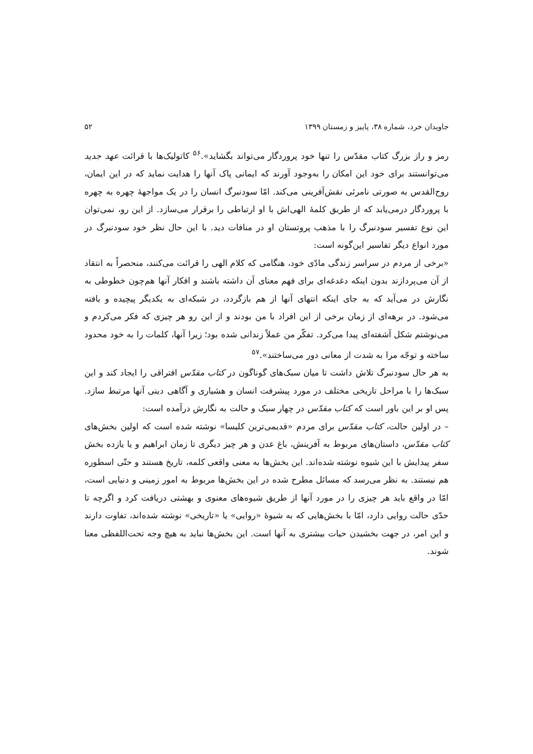جاویدان خرد، شماره ۳۸، پاییز و زمستان ۱۳۹۹ ۵۲
رمز و راز بزرگ کتاب مقدّس را تنها خود پروردگار می‌تواند بگشاید».<sup>۵۶</sup> کاتولیک‌ها با قرائت عهد جدید می‌توانستند برای خود این امکان را به‌وجود آورند که ایمانی پاک آنها را هدایت نماید که در این ایمان، روح‌القدس به صورتی نامرئی نقش‌آفرینی می‌کند. امّا سودنبرگ انسان را در یک مواجههٔ چهره به چهره با پروردگار درمی‌یابد که از طریق کلمهٔ الهی‌اش با او ارتباطی را برقرار می‌سازد. از این رو، نمی‌توان این نوع تفسیر سودنبرگ را با مذهب پروتستان او در منافات دید. با این حال نظر خود سودنبرگ در مورد انواع دیگر تفاسیر این‌گونه است:
«برخی از مردم در سراسر زندگی مادّی خود، هنگامی که کلام الهی را قرائت می‌کنند، منحصراً به انتقاد از آن می‌پردازند بدون اینکه دغدغه‌ای برای فهم معنای آن داشته باشند و افکار آنها هم‌چون خطوطی به نگارش در می‌آید که به جای اینکه انتهای آنها از هم بازگردد، در شبکه‌ای به یکدیگر پیچیده و بافته می‌شود. در برهه‌ای از زمان برخی از این افراد با من بودند و از این رو هر چیزی که فکر می‌کردم و می‌نوشتم شکل آشفته‌ای پیدا می‌کرد. تفکّر من عملاً زندانی شده بود؛ زیرا آنها، کلمات را به خود محدود ساخته و توجّه مرا به شدت از معانی دور می‌ساختند».<sup>۵۷</sup>
به هر حال سودنبرگ تلاش داشت تا میان سبک‌های گوناگون در کتاب مقدّس افتراقی را ایجاد کند و این سبک‌ها را با مراحل تاریخی مختلف در مورد پیشرفت انسان و هشیاری و آگاهی دینی آنها مرتبط سازد. پس او بر این باور است که کتاب مقدّس در چهار سبک و حالت به نگارش درآمده است:
– در اولین حالت، کتاب مقدّس برای مردم «قدیمی‌ترین کلیسا» نوشته شده است که اولین بخش‌های کتاب مقدّس، داستان‌های مربوط به آفرینش، باغ عدن و هر چیز دیگری تا زمان ابراهیم و یا یازده بخش سفر پیدایش با این شیوه نوشته شده‌اند. این بخش‌ها به معنی واقعی کلمه، تاریخ هستند و حتّی اسطوره هم نیستند. به نظر می‌رسد که مسائل مطرح شده در این بخش‌ها مربوط به امور زمینی و دنیایی است، امّا در واقع باید هر چیزی را در مورد آنها از طریق شیوه‌های معنوی و بهشتی دریافت کرد و اگرچه تا حدّی حالت روایی دارد، امّا با بخش‌هایی که به شیوهٔ «روایی» یا «تاریخی» نوشته شده‌اند، تفاوت دارند و این امر، در جهت بخشیدن حیات بیشتری به آنها است. این بخش‌ها نباید به هیچ وجه تحت‌اللفظی معنا شوند.